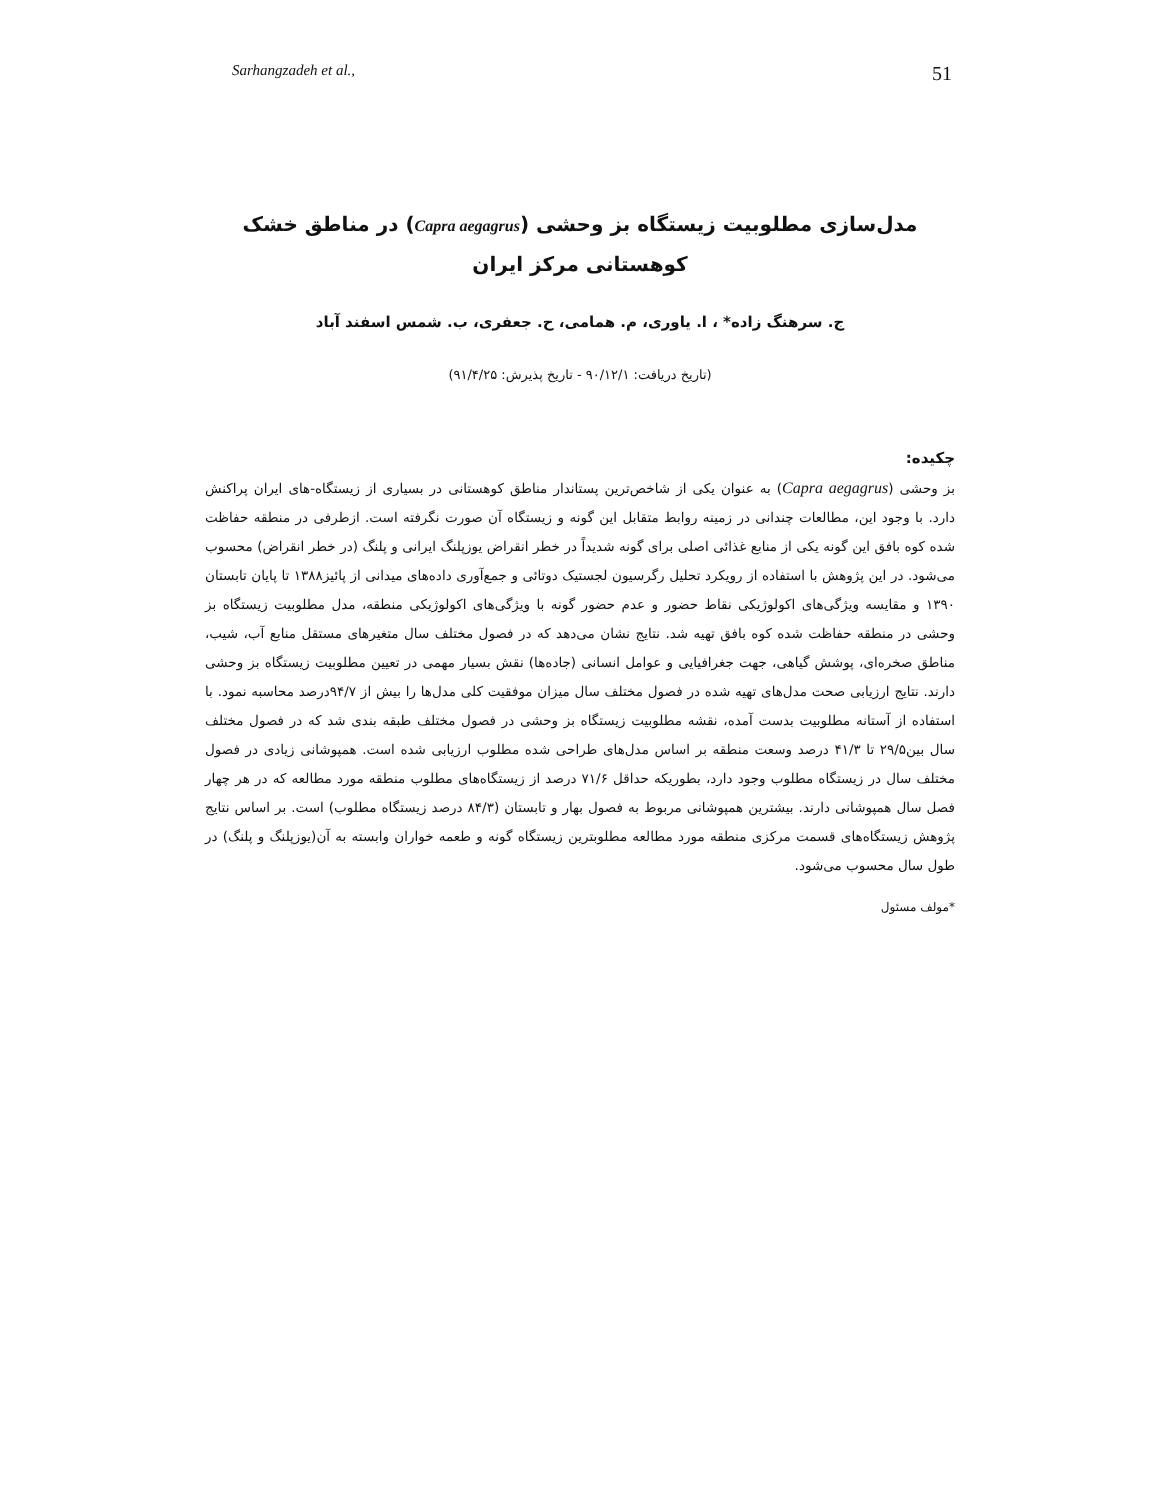Sarhangzadeh et al., 51
مدل‌سازی مطلوبیت زیستگاه بز وحشی (Capra aegagrus) در مناطق خشک
کوهستانی مرکز ایران
ج. سرهنگ زاده* ، ا. یاوری، م. همامی، ح. جعفری، ب. شمس اسفند آباد
(تاریخ دریافت: ۹۰/۱۲/۱ - تاریخ پذیرش: ۹۱/۴/۲۵)
چکیده:
بز وحشی (Capra aegagrus) به عنوان یکی از شاخص‌ترین پستاندار مناطق کوهستانی در بسیاری از زیستگاه-های ایران پراکنش دارد. با وجود این، مطالعات چندانی در زمینه روابط متقابل این گونه و زیستگاه آن صورت نگرفته است. ازطرفی در منطقه حفاظت شده کوه بافق این گونه یکی از منابع غذائی اصلی برای گونه شدیداً در خطر انقراض یوزپلنگ ایرانی و پلنگ (در خطر انقراض) محسوب می‌شود. در این پژوهش با استفاده از رویکرد تحلیل رگرسیون لجستیک دوتائی و جمع‌آوری داده‌های میدانی از پائیز۱۳۸۸ تا پایان تابستان ۱۳۹۰ و مقایسه ویژگی‌های اکولوژیکی نقاط حضور و عدم حضور گونه با ویژگی‌های اکولوژیکی منطقه، مدل مطلوبیت زیستگاه بز وحشی در منطقه حفاظت شده کوه بافق تهیه شد. نتایج نشان می‌دهد که در فصول مختلف سال متغیرهای مستقل منابع آب، شیب، مناطق صخره‌ای، پوشش گیاهی، جهت جغرافیایی و عوامل انسانی (جاده‌ها) نقش بسیار مهمی در تعیین مطلوبیت زیستگاه بز وحشی دارند. نتایج ارزیابی صحت مدل‌های تهیه شده در فصول مختلف سال میزان موفقیت کلی مدل‌ها را بیش از ۹۴/۷درصد محاسبه نمود. با استفاده از آستانه مطلوبیت بدست آمده، نقشه مطلوبیت زیستگاه بز وحشی در فصول مختلف طبقه بندی شد که در فصول مختلف سال بین۲۹/۵ تا ۴۱/۳ درصد وسعت منطقه بر اساس مدل‌های طراحی شده مطلوب ارزیابی شده است. همپوشانی زیادی در فصول مختلف سال در زیستگاه مطلوب وجود دارد، بطوریکه حداقل ۷۱/۶ درصد از زیستگاه‌های مطلوب منطقه مورد مطالعه که در هر چهار فصل سال همپوشانی دارند. بیشترین همپوشانی مربوط به فصول بهار و تابستان (۸۴/۳ درصد زیستگاه مطلوب) است. بر اساس نتایج پژوهش زیستگاه‌های قسمت مرکزی منطقه مورد مطالعه مطلوبترین زیستگاه گونه و طعمه خواران وابسته به آن(یوزپلنگ و پلنگ) در طول سال محسوب می‌شود.
*مولف مسئول